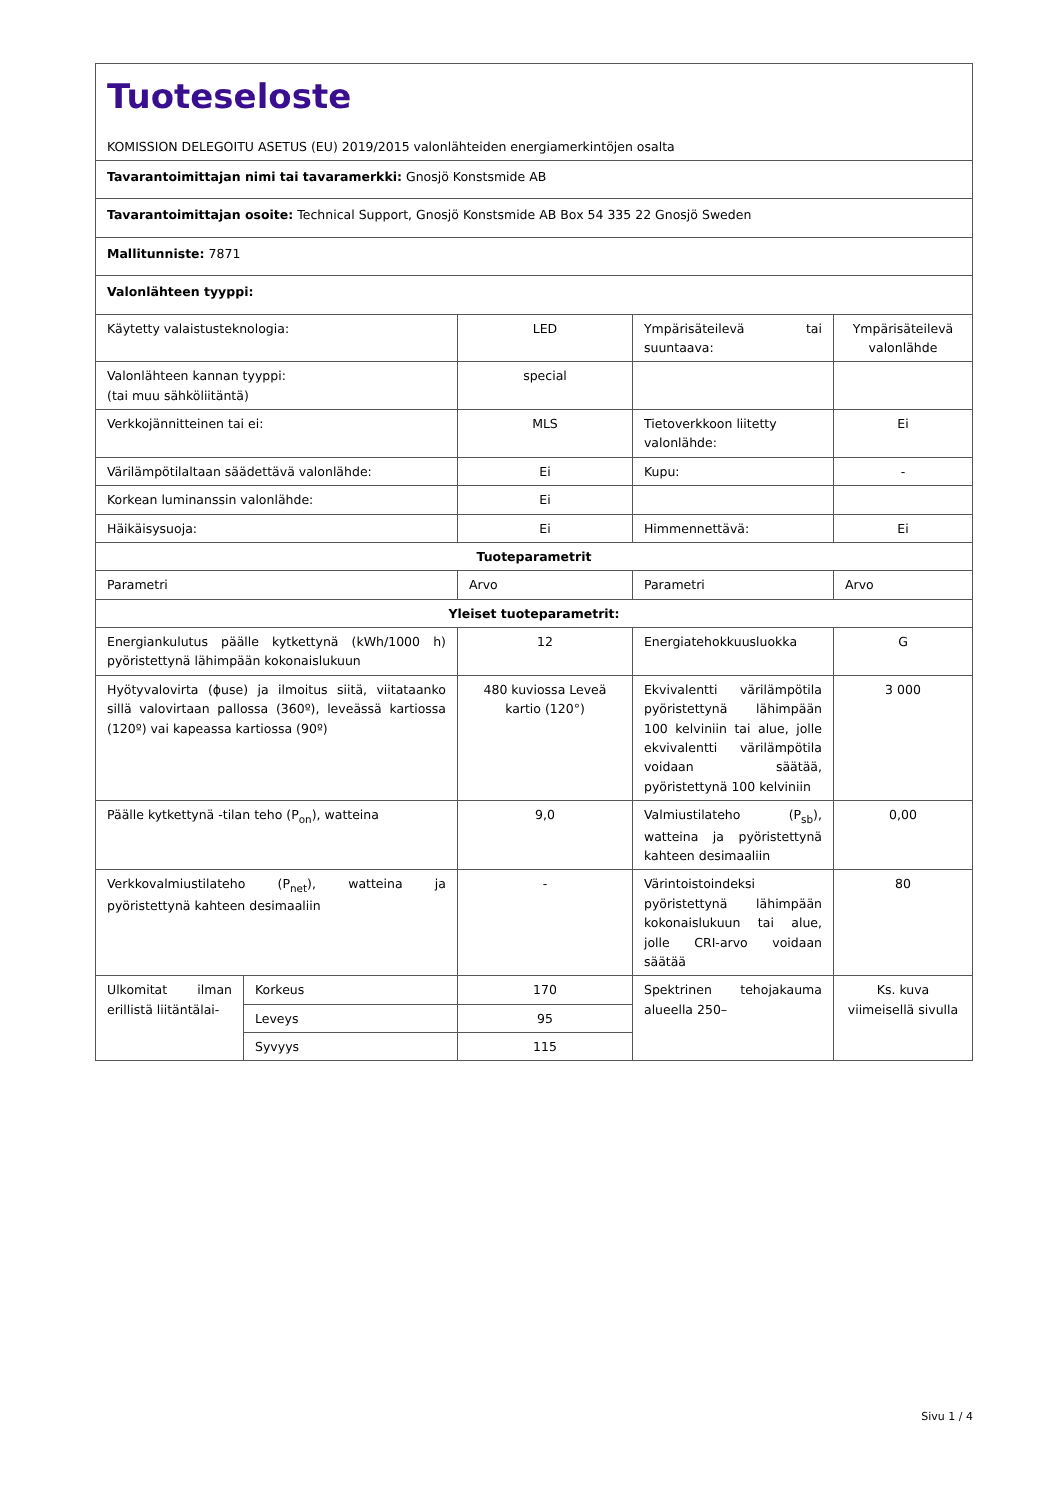| Tuoteseloste KOMISSION DELEGOITU ASETUS (EU) 2019/2015 valonlähteiden energiamerkintöjen osalta | | | | |
| Tavarantoimittajan nimi tai tavaramerkki: Gnosjö Konstsmide AB | | | | |
| Tavarantoimittajan osoite: Technical Support, Gnosjö Konstsmide AB Box 54 335 22 Gnosjö Sweden | | | | |
| Mallitunniste: 7871 | | | | |
| Valonlähteen tyyppi: | | | | |
| Käytetty valaistusteknologia: | | LED | Ympärisäteilevä tai suuntaava: | Ympärisäteilevä valonlähde |
| Valonlähteen kannan tyyppi: (tai muu sähköliitäntä) | | special | | |
| Verkkojännitteinen tai ei: | | MLS | Tietoverkkoon liitetty valonlähde: | Ei |
| Värilämpötilaltaan säädettävä valonlähde: | | Ei | Kupu: | - |
| Korkean luminanssin valonlähde: | | Ei | | |
| Häikäisysuoja: | | Ei | Himmennettävä: | Ei |
| Tuoteparametrit | | | | |
| Parametri | | Arvo | Parametri | Arvo |
| Yleiset tuoteparametrit: | | | | |
| Energiankulutus päälle kytkettynä (kWh/1000 h) pyöristettynä lähimpään kokonaislukuun | | 12 | Energiatehokkuusluokka | G |
| Hyötyvalovirta (ϕuse) ja ilmoitus siitä, viitataanko sillä valovirtaan pallossa (360º), leveässä kartiossa (120º) vai kapeassa kartiossa (90º) | | 480 kuviossa Leveä kartio (120°) | Ekvivalentti värilämpötila pyöristettynä lähimpään 100 kelviniin tai alue, jolle ekvivalentti värilämpötila voidaan säätää, pyöristettynä 100 kelviniin | 3 000 |
| Päälle kytkettynä -tilan teho (P<sub>on</sub>), watteina | | 9,0 | Valmiustilateho (P<sub>sb</sub>), watteina ja pyöristettynä kahteen desimaaliin | 0,00 |
| Verkkovalmiustilateho (P<sub>net</sub>), watteina ja pyöristettynä kahteen desimaaliin | | - | Värintoistoindeksi pyöristettynä lähimpään kokonaislukuun tai alue, jolle CRI-arvo voidaan säätää | 80 |
| Ulkomitat ilman erillistä liitäntälai- | Korkeus | 170 | Spektrinen tehojakauma alueella 250– | Ks. kuva viimeisellä sivulla |
| | Leveys | 95 | | |
| | Syvyys | 115 | | |
Sivu 1 / 4